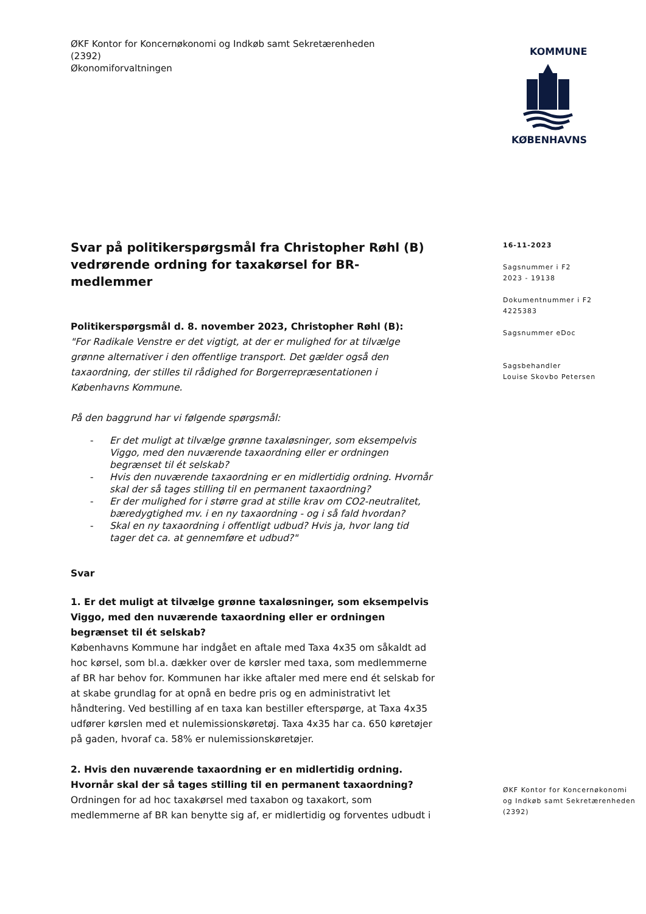ØKF Kontor for Koncernøkonomi og Indkøb samt Sekretærenheden
(2392)
Økonomiforvaltningen
KOMMUNE
KØBENHAVNS
Svar på politikerspørgsmål fra Christopher Røhl (B) vedrørende ordning for taxakørsel for BR-medlemmer
Politikerspørgsmål d. 8. november 2023, Christopher Røhl (B):
"For Radikale Venstre er det vigtigt, at der er mulighed for at tilvælge grønne alternativer i den offentlige transport. Det gælder også den taxaordning, der stilles til rådighed for Borgerrepræsentationen i Københavns Kommune.
På den baggrund har vi følgende spørgsmål:
- Er det muligt at tilvælge grønne taxaløsninger, som eksempelvis Viggo, med den nuværende taxaordning eller er ordningen begrænset til ét selskab?
- Hvis den nuværende taxaordning er en midlertidig ordning. Hvornår skal der så tages stilling til en permanent taxaordning?
- Er der mulighed for i større grad at stille krav om CO2-neutralitet, bæredygtighed mv. i en ny taxaordning - og i så fald hvordan?
- Skal en ny taxaordning i offentligt udbud? Hvis ja, hvor lang tid tager det ca. at gennemføre et udbud?"
Svar
1. Er det muligt at tilvælge grønne taxaløsninger, som eksempelvis Viggo, med den nuværende taxaordning eller er ordningen begrænset til ét selskab?
Københavns Kommune har indgået en aftale med Taxa 4x35 om såkaldt ad hoc kørsel, som bl.a. dækker over de kørsler med taxa, som medlemmerne af BR har behov for. Kommunen har ikke aftaler med mere end ét selskab for at skabe grundlag for at opnå en bedre pris og en administrativt let håndtering. Ved bestilling af en taxa kan bestiller efterspørge, at Taxa 4x35 udfører kørslen med et nulemissionskøretøj. Taxa 4x35 har ca. 650 køretøjer på gaden, hvoraf ca. 58% er nulemissionskøretøjer.
2. Hvis den nuværende taxaordning er en midlertidig ordning. Hvornår skal der så tages stilling til en permanent taxaordning?
Ordningen for ad hoc taxakørsel med taxabon og taxakort, som medlemmerne af BR kan benytte sig af, er midlertidig og forventes udbudt i
16-11-2023
Sagsnummer i F2
2023 - 19138
Dokumentnummer i F2
4225383
Sagsnummer eDoc
Sagsbehandler
Louise Skovbo Petersen
ØKF Kontor for Koncernøkonomi
og Indkøb samt Sekretærenheden
(2392)